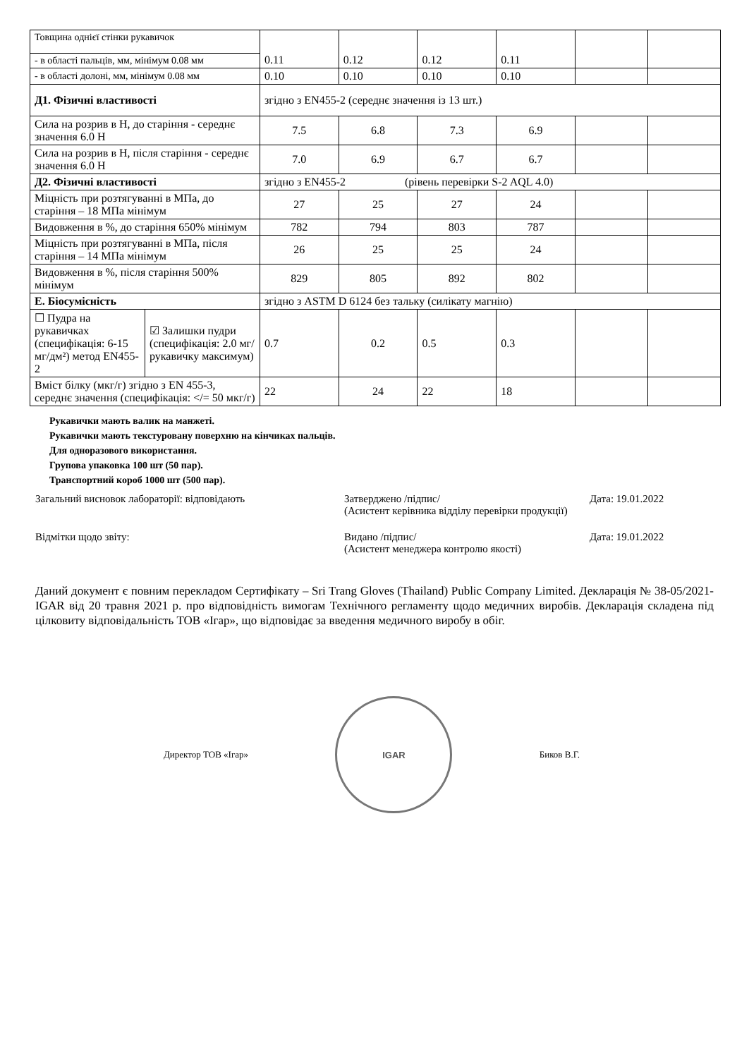| Товщина однієї стінки рукавичок | | 0.11 | 0.12 | 0.12 | 0.11 | | |
| - в області пальців, мм, мінімум 0.08 мм | | | | | | | |
| - в області долоні, мм, мінімум 0.08 мм | | 0.10 | 0.10 | 0.10 | 0.10 | | |
| Д1. Фізичні властивості | | згідно з EN455-2 (середнє значення із 13 шт.) | | | | | |
| Сила на розрив в Н, до старіння - середнє значення 6.0 Н | | 7.5 | 6.8 | 7.3 | 6.9 | | |
| Сила на розрив в Н, після старіння - середнє значення 6.0 Н | | 7.0 | 6.9 | 6.7 | 6.7 | | |
| Д2. Фізичні властивості | | згідно з EN455-2 (рівень перевірки S-2 AQL 4.0) | | | | | |
| Міцність при розтягуванні в МПа, до старіння – 18 МПа мінімум | | 27 | 25 | 27 | 24 | | |
| Видовження в %, до старіння 650% мінімум | | 782 | 794 | 803 | 787 | | |
| Міцність при розтягуванні в МПа, після старіння – 14 МПа мінімум | | 26 | 25 | 25 | 24 | | |
| Видовження в %, після старіння 500% мінімум | | 829 | 805 | 892 | 802 | | |
| Е. Біосумісність | | згідно з ASTM D 6124 без тальку (силікату магнію) | | | | | |
| ☐ Пудра на рукавичках (специфікація: 6-15 мг/дм²) метод EN455-2 | ☑ Залишки пудри (специфікація: 2.0 мг/рукавичку максимум) | 0.7 | 0.2 | 0.5 | 0.3 | | |
| Вміст білку (мкг/г) згідно з EN 455-3, середнє значення (специфікація: </= 50 мкг/г) | | 22 | 24 | 22 | 18 | | |
Рукавички мають валик на манжеті.
Рукавички мають текстуровану поверхню на кінчиках пальців.
Для одноразового використання.
Групова упаковка 100 шт (50 пар).
Транспортний короб 1000 шт (500 пар).
Загальний висновок лабораторії: відповідають Затверджено /підпис/
(Асистент керівника відділу перевірки продукції)
Дата: 19.01.2022
Відмітки щодо звіту: Видано /підпис/
(Асистент менеджера контролю якості)
Дата: 19.01.2022
Даний документ є повним перекладом Сертифікату – Sri Trang Gloves (Thailand) Public Company Limited. Декларація № 38-05/2021-IGAR від 20 травня 2021 р. про відповідність вимогам Технічного регламенту щодо медичних виробів. Декларація складена під цілковиту відповідальність ТОВ «Ігар», що відповідає за введення медичного виробу в обіг.
Директор ТОВ «Ігар»
IGAR
Биков В.Г.